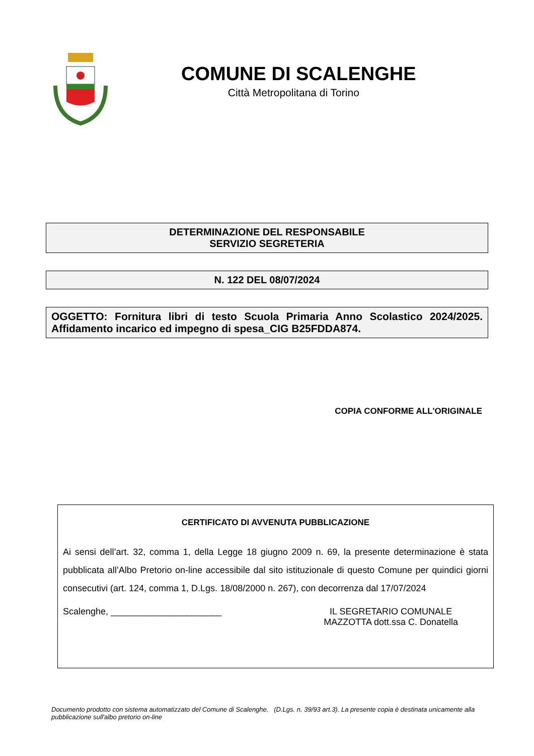COMUNE DI SCALENGHE
Città Metropolitana di Torino
DETERMINAZIONE DEL RESPONSABILE
SERVIZIO SEGRETERIA
N. 122 DEL 08/07/2024
OGGETTO: Fornitura libri di testo Scuola Primaria Anno Scolastico 2024/2025. Affidamento incarico ed impegno di spesa_CIG B25FDDA874.
COPIA CONFORME ALL'ORIGINALE
CERTIFICATO DI AVVENUTA PUBBLICAZIONE
Ai sensi dell’art. 32, comma 1, della Legge 18 giugno 2009 n. 69, la presente determinazione è stata pubblicata all’Albo Pretorio on-line accessibile dal sito istituzionale di questo Comune per quindici giorni consecutivi (art. 124, comma 1, D.Lgs. 18/08/2000 n. 267), con decorrenza dal 17/07/2024
Scalenghe, ______________________
IL SEGRETARIO COMUNALE
MAZZOTTA dott.ssa C. Donatella
Documento prodotto con sistema automatizzato del Comune di Scalenghe. (D.Lgs. n. 39/93 art.3). La presente copia è destinata unicamente alla pubblicazione sull'albo pretorio on-line